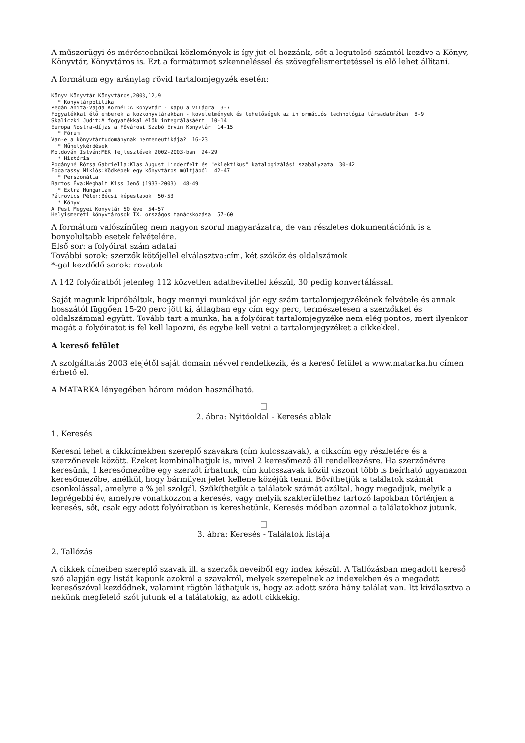A műszerügyi és méréstechnikai közlemények is így jut el hozzánk, sőt a legutolsó számtól kezdve a Könyv, Könyvtár, Könyvtáros is. Ezt a formátumot szkenneléssel és szövegfelismertetéssel is elő lehet állítani.
A formátum egy aránylag rövid tartalomjegyzék esetén:
Könyv Könyvtár Könyvtáros,2003,12,9
  * Könyvtárpolitika
Pegán Anita-Vajda Kornél:A könyvtár - kapu a világra  3-7
Fogyatékkal élő emberek a közkönyvtárakban - követelmények és lehetőségek az információs technológia társadalmában  8-9
Skaliczki Judit:A fogyatékkal élők integrálásáért  10-14
Europa Nostra-díjas a Fővárosi Szabó Ervin Könyvtár  14-15
  * Fórum
Van-e a könyvtártudománynak hermeneutikája?  16-23
  * Műhelykérdések
Moldován István:MEK fejlesztések 2002-2003-ban  24-29
  * História
Pogányné Rózsa Gabriella:Klas August Linderfelt és "eklektikus" katalogizálási szabályzata  30-42
Fogarassy Miklós:Ködképek egy könyvtáros múltjából  42-47
  * Perszonália
Bartos Éva:Meghalt Kiss Jenő (1933-2003)  48-49
  * Extra Hungariam
Pátrovics Péter:Bécsi képeslapok  50-53
  * Könyv
A Pest Megyei Könyvtár 50 éve  54-57
Helyismereti könyvtárosok IX. országos tanácskozása  57-60
A formátum valószínűleg nem nagyon szorul magyarázatra, de van részletes dokumentációnk is a bonyolultabb esetek felvételére.
Első sor: a folyóirat szám adatai
További sorok: szerzők kötőjellel elválasztva:cím, két szóköz és oldalszámok
*-gal kezdődő sorok: rovatok
A 142 folyóiratból jelenleg 112 közvetlen adatbevitellel készül, 30 pedig konvertálással.
Saját magunk kipróbáltuk, hogy mennyi munkával jár egy szám tartalomjegyzékének felvétele és annak hosszától függően 15-20 perc jött ki, átlagban egy cím egy perc, természetesen a szerzőkkel és oldalszámmal együtt. Tovább tart a munka, ha a folyóirat tartalomjegyzéke nem elég pontos, mert ilyenkor magát a folyóiratot is fel kell lapozni, és egybe kell vetni a tartalomjegyzéket a cikkekkel.
A kereső felület
A szolgáltatás 2003 elejétől saját domain névvel rendelkezik, és a kereső felület a www.matarka.hu címen érhető el.
A MATARKA lényegében három módon használható.
2. ábra: Nyitóoldal - Keresés ablak
1. Keresés
Keresni lehet a cikkcímekben szereplő szavakra (cím kulcsszavak), a cikkcím egy részletére és a szerzőnevek között. Ezeket kombinálhatjuk is, mivel 2 keresőmező áll rendelkezésre. Ha szerzőnévre keresünk, 1 keresőmezőbe egy szerzőt írhatunk, cím kulcsszavak közül viszont több is beírható ugyanazon keresőmezőbe, anélkül, hogy bármilyen jelet kellene közéjük tenni. Bővíthetjük a találatok számát csonkolással, amelyre a % jel szolgál. Szűkíthetjük a találatok számát azáltal, hogy megadjuk, melyik a legrégebbi év, amelyre vonatkozzon a keresés, vagy melyik szakterülethez tartozó lapokban történjen a keresés, sőt, csak egy adott folyóiratban is kereshetünk. Keresés módban azonnal a találatokhoz jutunk.
3. ábra: Keresés - Találatok listája
2. Tallózás
A cikkek címeiben szereplő szavak ill. a szerzők neveiből egy index készül. A Tallózásban megadott kereső szó alapján egy listát kapunk azokról a szavakról, melyek szerepelnek az indexekben és a megadott keresőszóval kezdődnek, valamint rögtön láthatjuk is, hogy az adott szóra hány találat van. Itt kiválasztva a nekünk megfelelő szót jutunk el a találatokig, az adott cikkekig.